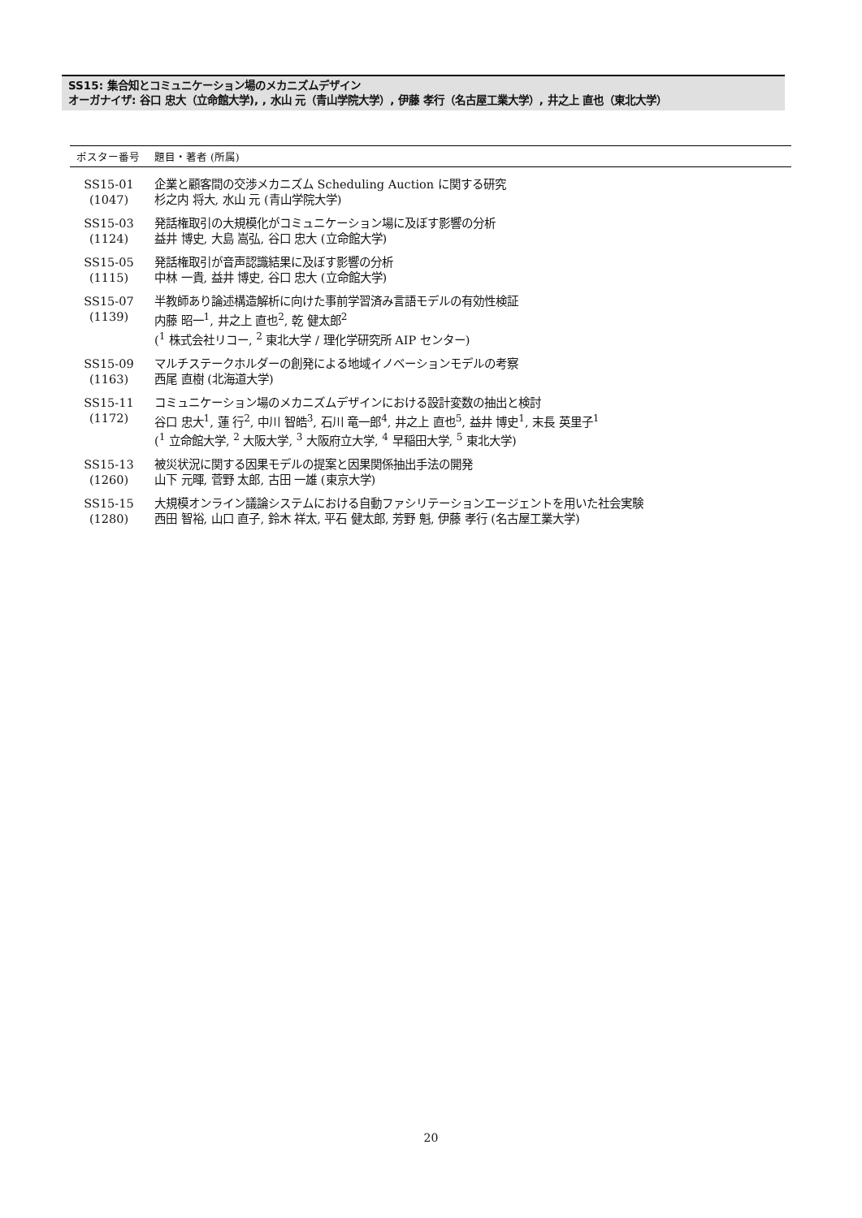SS15: 集合知とコミュニケーション場のメカニズムデザイン
オーガナイザ: 谷口 忠大（立命館大学), , 水山 元（青山学院大学）, 伊藤 孝行（名古屋工業大学）, 井之上 直也（東北大学）
| ポスター番号 | 題目・著者 (所属) |
| --- | --- |
| SS15-01 (1047) | 企業と顧客間の交渉メカニズム Scheduling Auction に関する研究 杉之内 将大, 水山 元 (青山学院大学) |
| SS15-03 (1124) | 発話権取引の大規模化がコミュニケーション場に及ぼす影響の分析 益井 博史, 大島 嵩弘, 谷口 忠大 (立命館大学) |
| SS15-05 (1115) | 発話権取引が音声認識結果に及ぼす影響の分析 中林 一貴, 益井 博史, 谷口 忠大 (立命館大学) |
| SS15-07 (1139) | 半教師あり論述構造解析に向けた事前学習済み言語モデルの有効性検証 内藤 昭一<sup>1</sup>, 井之上 直也<sup>2</sup>, 乾 健太郎<sup>2</sup> (<sup>1</sup> 株式会社リコー, <sup>2</sup> 東北大学 / 理化学研究所 AIP センター) |
| SS15-09 (1163) | マルチステークホルダーの創発による地域イノベーションモデルの考察 西尾 直樹 (北海道大学) |
| SS15-11 (1172) | コミュニケーション場のメカニズムデザインにおける設計変数の抽出と検討 谷口 忠大<sup>1</sup>, 蓮 行<sup>2</sup>, 中川 智皓<sup>3</sup>, 石川 竜一郎<sup>4</sup>, 井之上 直也<sup>5</sup>, 益井 博史<sup>1</sup>, 末長 英里子<sup>1</sup> (<sup>1</sup> 立命館大学, <sup>2</sup> 大阪大学, <sup>3</sup> 大阪府立大学, <sup>4</sup> 早稲田大学, <sup>5</sup> 東北大学) |
| SS15-13 (1260) | 被災状況に関する因果モデルの提案と因果関係抽出手法の開発 山下 元暉, 菅野 太郎, 古田 一雄 (東京大学) |
| SS15-15 (1280) | 大規模オンライン議論システムにおける自動ファシリテーションエージェントを用いた社会実験 西田 智裕, 山口 直子, 鈴木 祥太, 平石 健太郎, 芳野 魁, 伊藤 孝行 (名古屋工業大学) |
20